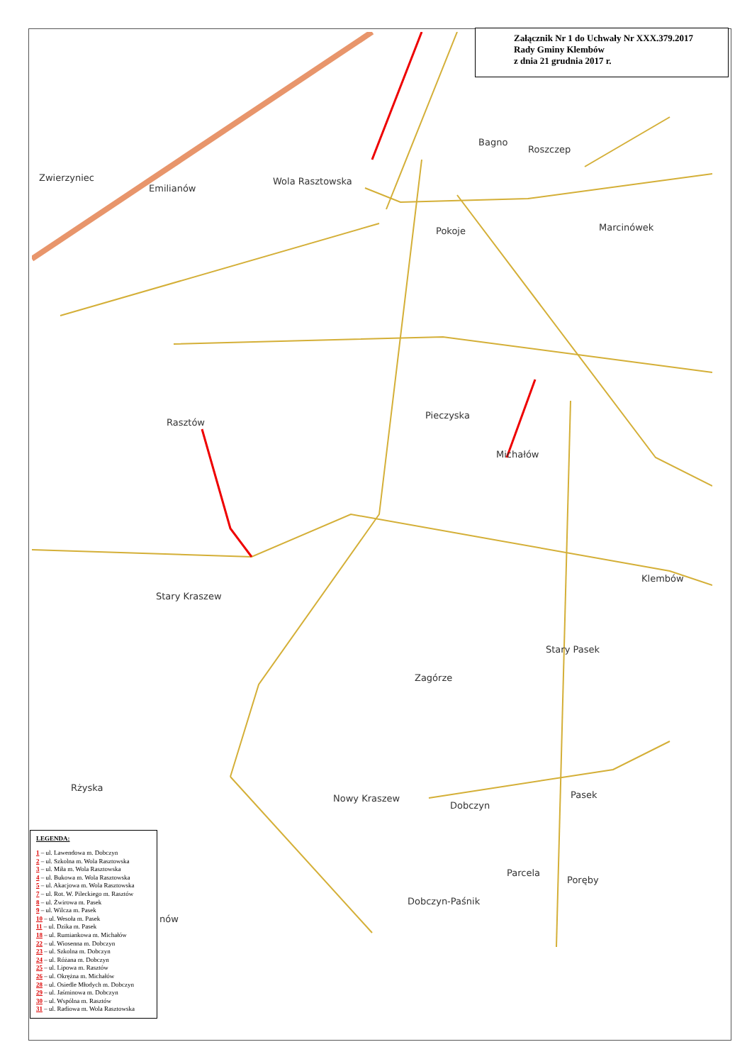Zwierzyniec
Emilianów
Wola Rasztowska
Bagno
Roszczep
Pokoje
Marcinówek
Pieczyska
Michałów
Rasztów
Klembów
Stary Kraszew
Stary Pasek
Zagórze
Rżyska
Nowy Kraszew
Dobczyn
Pasek
Parcela
Poręby
Dobczyn-Paśnik
nów
Załącznik Nr 1 do Uchwały Nr XXX.379.2017
Rady Gminy Klembów
z dnia 21 grudnia 2017 r.
LEGENDA:
1 – ul. Lawendowa m. Dobczyn
2 – ul. Szkolna m. Wola Rasztowska
3 – ul. Miła m. Wola Rasztowska
4 – ul. Bukowa m. Wola Rasztowska
5 – ul. Akacjowa m. Wola Rasztowska
7 – ul. Rot. W. Pileckiego m. Rasztów
8 – ul. Żwirowa m. Pasek
9 – ul. Wilcza m. Pasek
10 – ul. Wesoła m. Pasek
11 – ul. Dzika m. Pasek
18 – ul. Rumiankowa m. Michałów
22 – ul. Wiosenna m. Dobczyn
23 – ul. Szkolna m. Dobczyn
24 – ul. Różana m. Dobczyn
25 – ul. Lipowa m. Rasztów
26 – ul. Okrężna m. Michałów
28 – ul. Osiedle Młodych m. Dobczyn
29 – ul. Jaśminowa m. Dobczyn
30 – ul. Wspólna m. Rasztów
31 – ul. Radiowa m. Wola Rasztowska